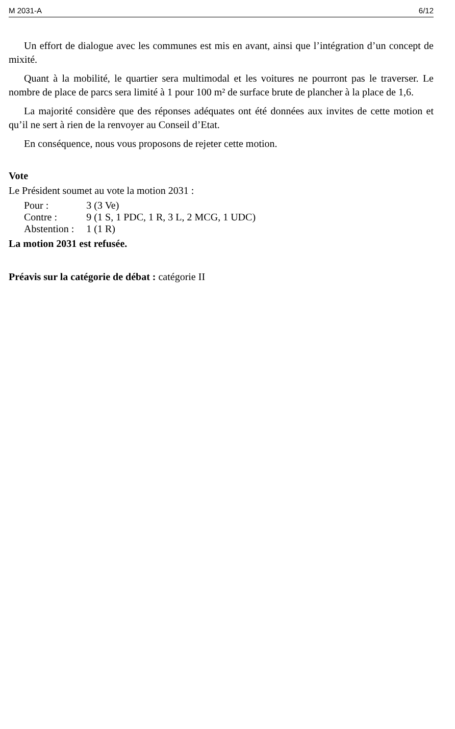M 2031-A 6/12
Un effort de dialogue avec les communes est mis en avant, ainsi que l’intégration d’un concept de mixité.
Quant à la mobilité, le quartier sera multimodal et les voitures ne pourront pas le traverser. Le nombre de place de parcs sera limité à 1 pour 100 m² de surface brute de plancher à la place de 1,6.
La majorité considère que des réponses adéquates ont été données aux invites de cette motion et qu’il ne sert à rien de la renvoyer au Conseil d’Etat.
En conséquence, nous vous proposons de rejeter cette motion.
Vote
Le Président soumet au vote la motion 2031 :
| Pour : | 3 (3 Ve) |
| Contre : | 9 (1 S, 1 PDC, 1 R, 3 L, 2 MCG, 1 UDC) |
| Abstention : | 1 (1 R) |
La motion 2031 est refusée.
Préavis sur la catégorie de débat : catégorie II